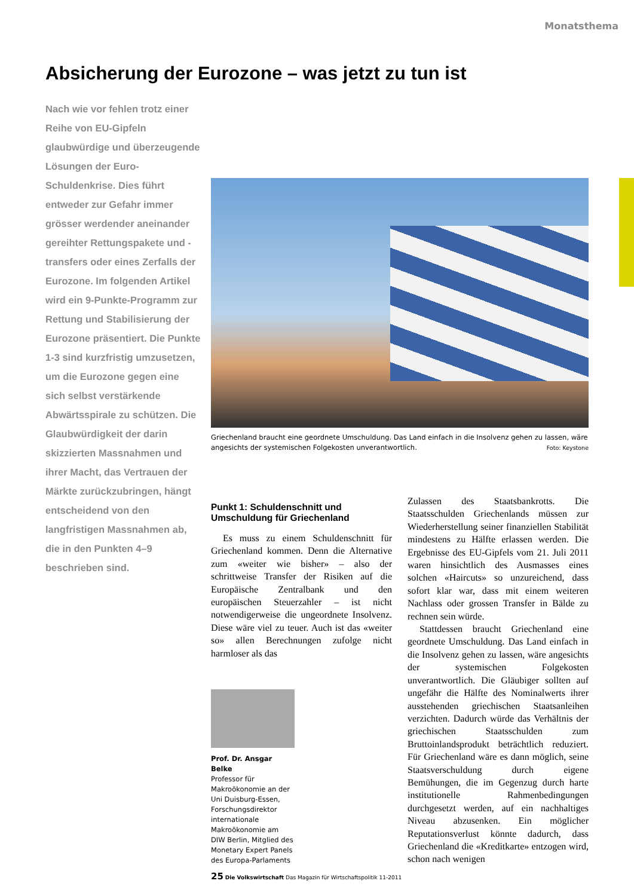Monatsthema
Absicherung der Eurozone – was jetzt zu tun ist
Nach wie vor fehlen trotz einer Reihe von EU-Gipfeln glaubwürdige und überzeugende Lösungen der Euro-Schuldenkrise. Dies führt entweder zur Gefahr immer grösser werdender aneinander gereihter Rettungspakete und -transfers oder eines Zerfalls der Eurozone. Im folgenden Artikel wird ein 9-Punkte-Programm zur Rettung und Stabilisierung der Eurozone präsentiert. Die Punkte 1-3 sind kurzfristig umzusetzen, um die Eurozone gegen eine sich selbst verstärkende Abwärtsspirale zu schützen. Die Glaubwürdigkeit der darin skizzierten Massnahmen und ihrer Macht, das Vertrauen der Märkte zurückzubringen, hängt entscheidend von den langfristigen Massnahmen ab, die in den Punkten 4–9 beschrieben sind.
Griechenland braucht eine geordnete Umschuldung. Das Land einfach in die Insolvenz gehen zu lassen, wäre angesichts der systemischen Folgekosten unverantwortlich. Foto: Keystone
Punkt 1: Schuldenschnitt und Umschuldung für Griechenland
Es muss zu einem Schuldenschnitt für Griechenland kommen. Denn die Alternative zum «weiter wie bisher» – also der schrittweise Transfer der Risiken auf die Europäische Zentralbank und den europäischen Steuerzahler – ist nicht notwendigerweise die ungeordnete Insolvenz. Diese wäre viel zu teuer. Auch ist das «weiter so» allen Berechnungen zufolge nicht harmloser als das
Prof. Dr. Ansgar Belke
Professor für Makroökonomie an der Uni Duisburg-Essen, Forschungsdirektor internationale Makroökonomie am DIW Berlin, Mitglied des Monetary Expert Panels des Europa-Parlaments
Zulassen des Staatsbankrotts. Die Staatsschulden Griechenlands müssen zur Wiederherstellung seiner finanziellen Stabilität mindestens zu Hälfte erlassen werden. Die Ergebnisse des EU-Gipfels vom 21. Juli 2011 waren hinsichtlich des Ausmasses eines solchen «Haircuts» so unzureichend, dass sofort klar war, dass mit einem weiteren Nachlass oder grossen Transfer in Bälde zu rechnen sein würde.
Stattdessen braucht Griechenland eine geordnete Umschuldung. Das Land einfach in die Insolvenz gehen zu lassen, wäre angesichts der systemischen Folgekosten unverantwortlich. Die Gläubiger sollten auf ungefähr die Hälfte des Nominalwerts ihrer ausstehenden griechischen Staatsanleihen verzichten. Dadurch würde das Verhältnis der griechischen Staatsschulden zum Bruttoinlandsprodukt beträchtlich reduziert. Für Griechenland wäre es dann möglich, seine Staatsverschuldung durch eigene Bemühungen, die im Gegenzug durch harte institutionelle Rahmenbedingungen durchgesetzt werden, auf ein nachhaltiges Niveau abzusenken. Ein möglicher Reputationsverlust könnte dadurch, dass Griechenland die «Kreditkarte» entzogen wird, schon nach wenigen
25 Die Volkswirtschaft Das Magazin für Wirtschaftspolitik 11-2011